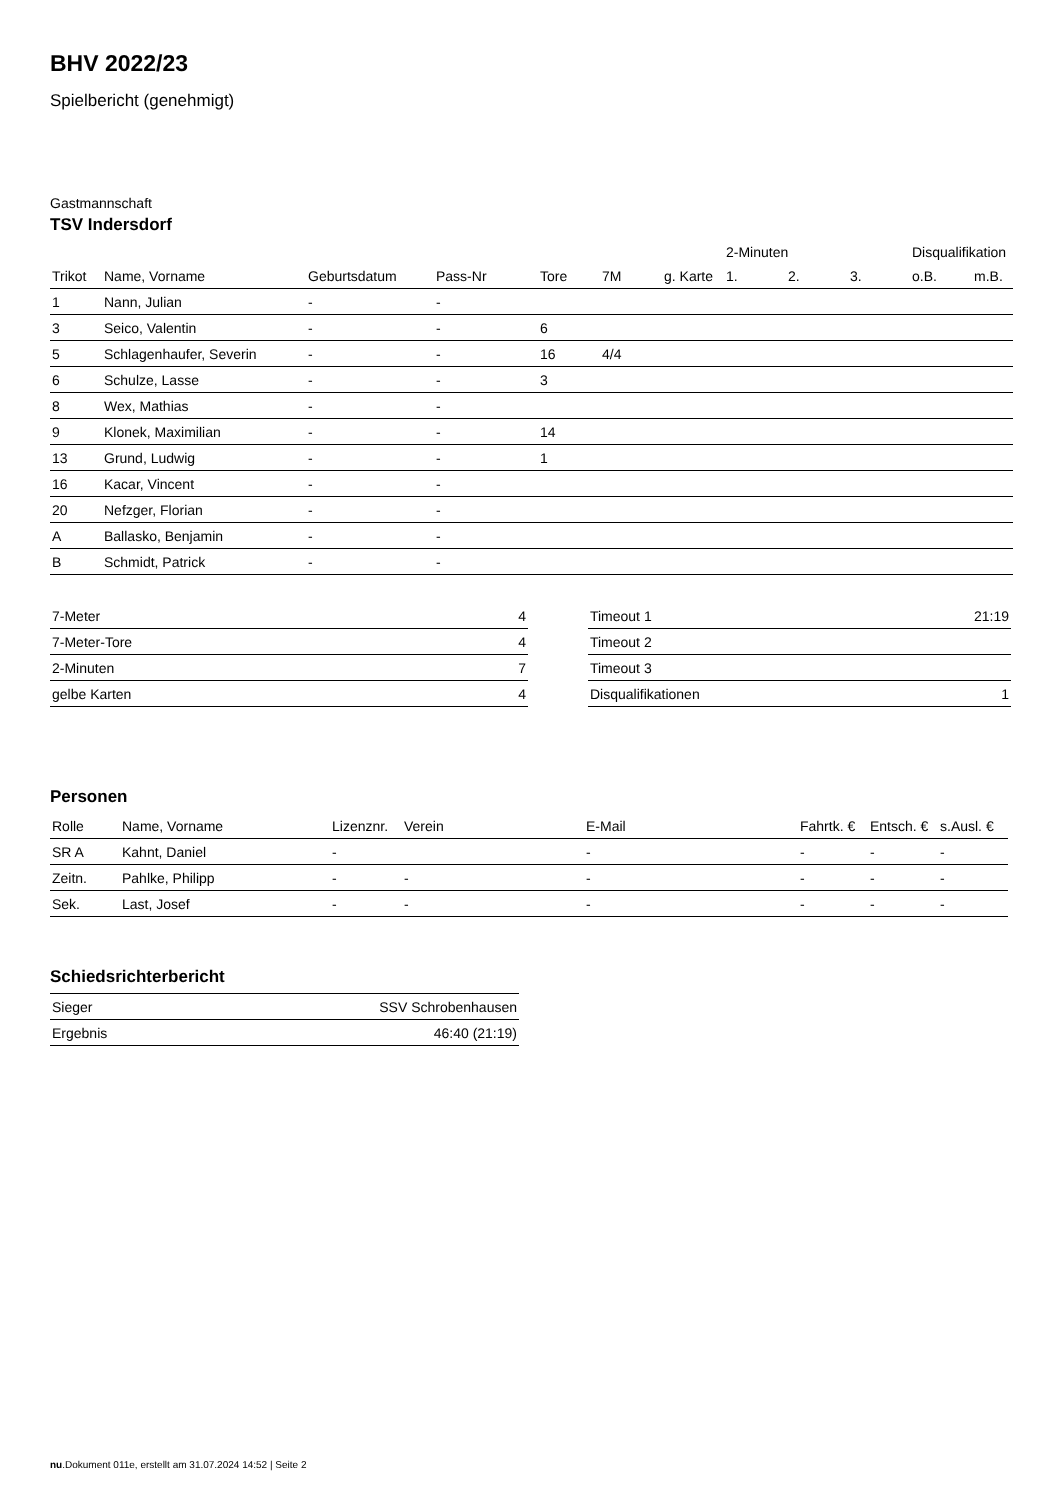BHV 2022/23
Spielbericht (genehmigt)
Gastmannschaft
TSV Indersdorf
| | | | | | | | 2-Minuten | | | Disqualifikation | |
| Trikot | Name, Vorname | Geburtsdatum | Pass-Nr | Tore | 7M | g. Karte | 1. | 2. | 3. | o.B. | m.B. |
| 1 | Nann, Julian | - | - | | | | | | | | |
| 3 | Seico, Valentin | - | - | 6 | | | | | | | |
| 5 | Schlagenhaufer, Severin | - | - | 16 | 4/4 | | | | | | |
| 6 | Schulze, Lasse | - | - | 3 | | | | | | | |
| 8 | Wex, Mathias | - | - | | | | | | | | |
| 9 | Klonek, Maximilian | - | - | 14 | | | | | | | |
| 13 | Grund, Ludwig | - | - | 1 | | | | | | | |
| 16 | Kacar, Vincent | - | - | | | | | | | | |
| 20 | Nefzger, Florian | - | - | | | | | | | | |
| A | Ballasko, Benjamin | - | - | | | | | | | | |
| B | Schmidt, Patrick | - | - | | | | | | | | |
| 7-Meter | 4 |
| 7-Meter-Tore | 4 |
| 2-Minuten | 7 |
| gelbe Karten | 4 |
| Timeout 1 | 21:19 |
| Timeout 2 | |
| Timeout 3 | |
| Disqualifikationen | 1 |
Personen
| Rolle | Name, Vorname | Lizenznr. | Verein | E-Mail | Fahrtk. € | Entsch. € | s.Ausl. € |
| --- | --- | --- | --- | --- | --- | --- | --- |
| SR A | Kahnt, Daniel | - | | - | - | - | - |
| Zeitn. | Pahlke, Philipp | - | - | - | - | - | - |
| Sek. | Last, Josef | - | - | - | - | - | - |
Schiedsrichterbericht
| Sieger | SSV Schrobenhausen |
| Ergebnis | 46:40 (21:19) |
nu.Dokument 011e, erstellt am 31.07.2024 14:52 | Seite 2